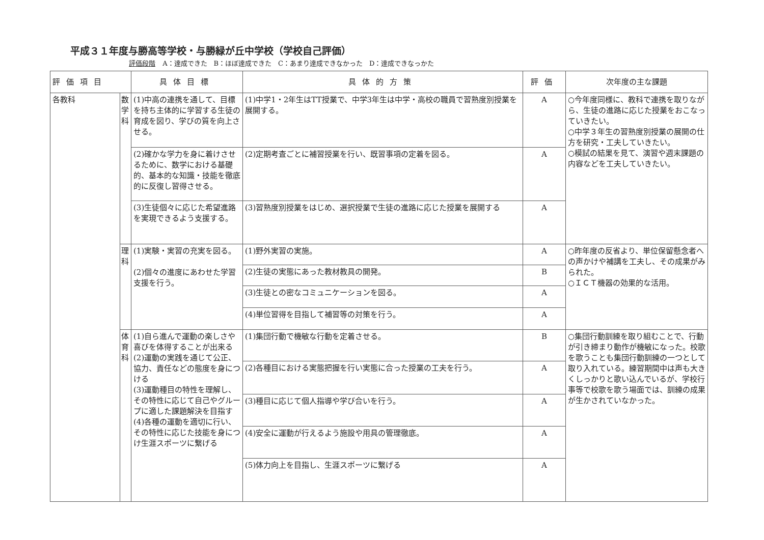平成３１年度与勝高等学校・与勝緑が丘中学校（学校自己評価）
評価段階 A：達成できた　B：ほぼ達成できた　C：あまり達成できなかった　D：達成できなっかた
| 評価項目 | | 具体目標 | 具体的方策 | 評価 | 次年度の主な課題 |
| --- | --- | --- | --- | --- | --- |
| 各教科 | 数学科 | (1)中高の連携を通して、目標を持ち主体的に学習する生徒の育成を図り、学びの質を向上させる。 | (1)中学1・2年生はTT授業で、中学3年生は中学・高校の職員で習熟度別授業を展開する。 | A | ○今年度同様に、教科で連携を取りながら、生徒の進路に応じた授業をおこなっていきたい。 ○中学３年生の習熟度別授業の展開の仕方を研究・工夫していきたい。 ○模試の結果を見て、演習や週末課題の内容などを工夫していきたい。 |
| | | (2)確かな学力を身に着けさせるために、数学における基礎的、基本的な知識・技能を徹底的に反復し習得させる。 | (2)定期考査ごとに補習授業を行い、既習事項の定着を図る。 | A | |
| | | (3)生徒個々に応じた希望進路を実現できるよう支援する。 | (3)習熟度別授業をはじめ、選択授業で生徒の進路に応じた授業を展開する | A | |
| | 理科 | (1)実験・実習の充実を図る。 (2)個々の進度にあわせた学習支援を行う。 | (1)野外実習の実施。 | A | ○昨年度の反省より、単位保留懸念者への声かけや補講を工夫し、その成果がみられた。 ○ＩＣＴ機器の効果的な活用。 |
| | | | (2)生徒の実態にあった教材教具の開発。 | B | |
| | | | (3)生徒との密なコミュニケーションを図る。 | A | |
| | | | (4)単位習得を目指して補習等の対策を行う。 | A | |
| | 体育科 | (1)自ら進んで運動の楽しさや喜びを体得することが出来る (2)運動の実践を通じて公正、協力、責任などの態度を身につける (3)運動種目の特性を理解し、その特性に応じて自己やグループに適した課題解決を目指す (4)各種の運動を適切に行い、その特性に応じた技能を身につけ生涯スポーツに繋げる | (1)集団行動で機敏な行動を定着させる。 | B | ○集団行動訓練を取り組むことで、行動が引き締まり動作が機敏になった。校歌を歌うことも集団行動訓練の一つとして取り入れている。練習期間中は声も大きくしっかりと歌い込んでいるが、学校行事等で校歌を歌う場面では、訓練の成果が生かされていなかった。 |
| | | | (2)各種目における実態把握を行い実態に合った授業の工夫を行う。 | A | |
| | | | (3)種目に応じて個人指導や学び合いを行う。 | A | |
| | | | (4)安全に運動が行えるよう施設や用具の管理徹底。 | A | |
| | | | (5)体力向上を目指し、生涯スポーツに繋げる | A | |